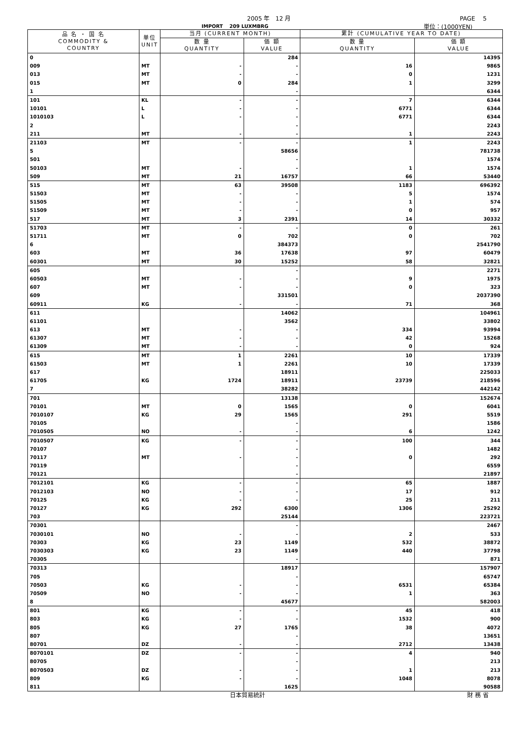2005 年　12 月 PAGE　 5
IMPORT　 209 LUXMBRG 単位：(1000YEN)
| 品 名 ・ 国 名 COMMODITY & COUNTRY | 単位 UNIT | 当月 (CURRENT MONTH) | | 累計 (CUMULATIVE YEAR TO DATE) | |
| --- | --- | --- | --- | --- | --- |
| | | 数 量 QUANTITY | 価 額 VALUE | 数 量 QUANTITY | 価 額 VALUE |
| 0 | | | 284 | | 14395 |
| 009 | MT | - | - | 16 | 9865 |
| 013 | MT | - | - | 0 | 1231 |
| 015 | MT | 0 | 284 | 1 | 3299 |
| 1 | | | - | | 6344 |
| 101 | KL | - | - | 7 | 6344 |
| 10101 | L | - | - | 6771 | 6344 |
| 1010103 | L | - | - | 6771 | 6344 |
| 2 | | | - | | 2243 |
| 211 | MT | - | - | 1 | 2243 |
| 21103 | MT | - | - | 1 | 2243 |
| 5 | | | 58656 | | 781738 |
| 501 | | | - | | 1574 |
| 50103 | MT | - | - | 1 | 1574 |
| 509 | MT | 21 | 16757 | 66 | 53440 |
| 515 | MT | 63 | 39508 | 1183 | 696392 |
| 51503 | MT | - | - | 5 | 1574 |
| 51505 | MT | - | - | 1 | 574 |
| 51509 | MT | - | - | 0 | 957 |
| 517 | MT | 3 | 2391 | 14 | 30332 |
| 51703 | MT | - | - | 0 | 261 |
| 51711 | MT | 0 | 702 | 0 | 702 |
| 6 | | | 384373 | | 2541790 |
| 603 | MT | 36 | 17638 | 97 | 60479 |
| 60301 | MT | 30 | 15252 | 58 | 32821 |
| 605 | | | - | | 2271 |
| 60503 | MT | - | - | 9 | 1975 |
| 607 | MT | - | - | 0 | 323 |
| 609 | | | 331501 | | 2037390 |
| 60911 | KG | - | - | 71 | 368 |
| 611 | | | 14062 | | 104961 |
| 61101 | | | 3562 | | 33802 |
| 613 | MT | - | - | 334 | 93994 |
| 61307 | MT | - | - | 42 | 15268 |
| 61309 | MT | - | - | 0 | 924 |
| 615 | MT | 1 | 2261 | 10 | 17339 |
| 61503 | MT | 1 | 2261 | 10 | 17339 |
| 617 | | | 18911 | | 225033 |
| 61705 | KG | 1724 | 18911 | 23739 | 218596 |
| 7 | | | 38282 | | 442142 |
| 701 | | | 13138 | | 152674 |
| 70101 | MT | 0 | 1565 | 0 | 6041 |
| 7010107 | KG | 29 | 1565 | 291 | 5519 |
| 70105 | | | - | | 1586 |
| 7010505 | NO | - | - | 6 | 1242 |
| 7010507 | KG | - | - | 100 | 344 |
| 70107 | | | - | | 1482 |
| 70117 | MT | - | - | 0 | 292 |
| 70119 | | | - | | 6559 |
| 70121 | | | - | | 21897 |
| 7012101 | KG | - | - | 65 | 1887 |
| 7012103 | NO | - | - | 17 | 912 |
| 70125 | KG | - | - | 25 | 211 |
| 70127 | KG | 292 | 6300 | 1306 | 25292 |
| 703 | | | 25144 | | 223721 |
| 70301 | | | - | | 2467 |
| 7030101 | NO | - | - | 2 | 533 |
| 70303 | KG | 23 | 1149 | 532 | 38872 |
| 7030303 | KG | 23 | 1149 | 440 | 37798 |
| 70305 | | | - | | 871 |
| 70313 | | | 18917 | | 157907 |
| 705 | | | - | | 65747 |
| 70503 | KG | - | - | 6531 | 65384 |
| 70509 | NO | - | - | 1 | 363 |
| 8 | | | 45677 | | 582003 |
| 801 | KG | - | - | 45 | 418 |
| 803 | KG | - | - | 1532 | 900 |
| 805 | KG | 27 | 1765 | 38 | 4072 |
| 807 | | | - | | 13651 |
| 80701 | DZ | - | - | 2712 | 13438 |
| 8070101 | DZ | - | - | 4 | 940 |
| 80705 | | | - | | 213 |
| 8070503 | DZ | - | - | 1 | 213 |
| 809 | KG | - | - | 1048 | 8078 |
| 811 | | | 1625 | | 90588 |
日本貿易統計 財 務 省